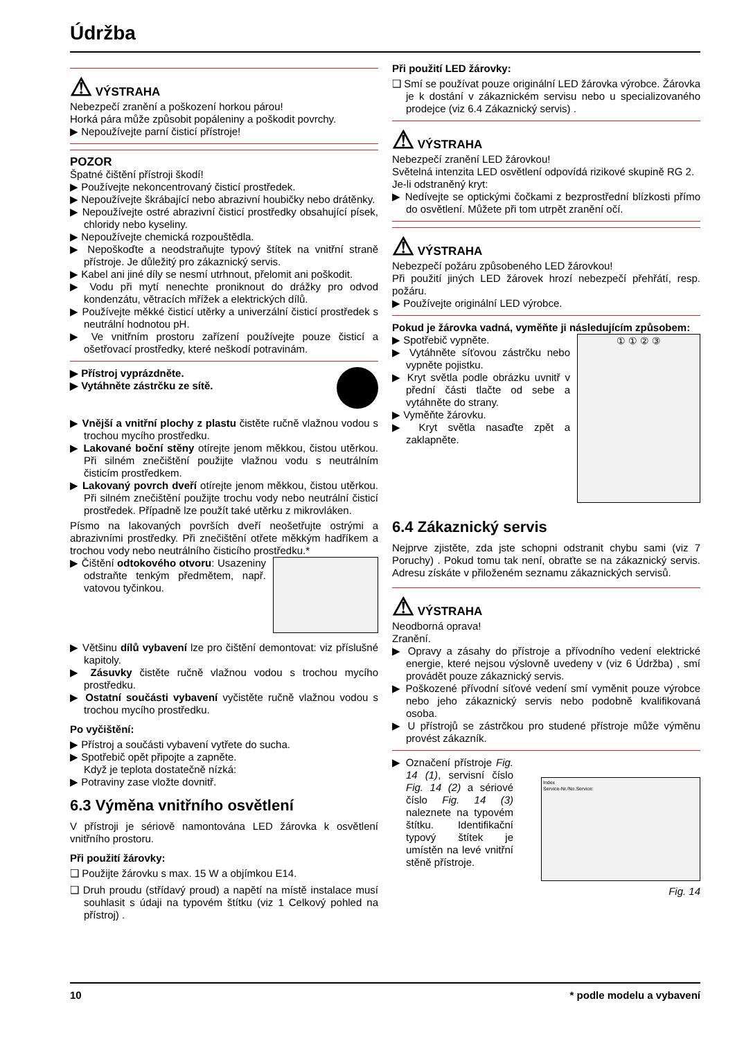Údržba
⚠ VÝSTRAHA
Nebezpečí zranění a poškození horkou párou!
Horká pára může způsobit popáleniny a poškodit povrchy.
▶ Nepoužívejte parní čisticí přístroje!
POZOR
Špatné čištění přístroji škodí!
▶ Používejte nekoncentrovaný čisticí prostředek.
▶ Nepoužívejte škrábající nebo abrazivní houbičky nebo drátěnky.
▶ Nepoužívejte ostré abrazivní čisticí prostředky obsahující písek, chloridy nebo kyseliny.
▶ Nepoužívejte chemická rozpouštědla.
▶ Nepoškoďte a neodstraňujte typový štítek na vnitřní straně přístroje. Je důležitý pro zákaznický servis.
▶ Kabel ani jiné díly se nesmí utrhnout, přelomit ani poškodit.
▶ Vodu při mytí nenechte proniknout do drážky pro odvod kondenzátu, větracích mřížek a elektrických dílů.
▶ Používejte měkké čisticí utěrky a univerzální čisticí prostředek s neutrální hodnotou pH.
▶ Ve vnitřním prostoru zařízení používejte pouze čisticí a ošetřovací prostředky, které neškodí potravinám.
▶ Přístroj vyprázdněte.
▶ Vytáhněte zástrčku ze sítě.
▶ Vnější a vnitřní plochy z plastu čistěte ručně vlažnou vodou s trochou mycího prostředku.
▶ Lakované boční stěny otírejte jenom měkkou, čistou utěrkou. Při silném znečištění použijte vlažnou vodu s neutrálním čisticím prostředkem.
▶ Lakovaný povrch dveří otírejte jenom měkkou, čistou utěrkou. Při silném znečištění použijte trochu vody nebo neutrální čisticí prostředek. Případně lze použít také utěrku z mikrovláken.
Písmo na lakovaných površích dveří neošetřujte ostrými a abrazivními prostředky. Při znečištění otřete měkkým hadříkem a trochou vody nebo neutrálního čisticího prostředku.*
▶ Čištění odtokového otvoru: Usazeniny odstraňte tenkým předmětem, např. vatovou tyčinkou.
▶ Většinu dílů vybavení lze pro čištění demontovat: viz příslušné kapitoly.
▶ Zásuvky čistěte ručně vlažnou vodou s trochou mycího prostředku.
▶ Ostatní součásti vybavení vyčistěte ručně vlažnou vodou s trochou mycího prostředku.
Po vyčištění:
▶ Přístroj a součásti vybavení vytřete do sucha.
▶ Spotřebič opět připojte a zapněte.
Když je teplota dostatečně nízká:
▶ Potraviny zase vložte dovnitř.
6.3 Výměna vnitřního osvětlení
V přístroji je sériově namontována LED žárovka k osvětlení vnitřního prostoru.
Při použití žárovky:
❑ Použijte žárovku s max. 15 W a objímkou E14.
❑ Druh proudu (střídavý proud) a napětí na místě instalace musí souhlasit s údaji na typovém štítku (viz 1 Celkový pohled na přístroj) .
Při použití LED žárovky:
❑ Smí se používat pouze originální LED žárovka výrobce. Žárovka je k dostání v zákaznickém servisu nebo u specializovaného prodejce (viz 6.4 Zákaznický servis) .
⚠ VÝSTRAHA
Nebezpečí zranění LED žárovkou!
Světelná intenzita LED osvětlení odpovídá rizikové skupině RG 2.
Je-li odstraněný kryt:
▶ Nedívejte se optickými čočkami z bezprostřední blízkosti přímo do osvětlení. Můžete při tom utrpět zranění očí.
⚠ VÝSTRAHA
Nebezpečí požáru způsobeného LED žárovkou!
Při použití jiných LED žárovek hrozí nebezpečí přehřátí, resp. požáru.
▶ Používejte originální LED výrobce.
Pokud je žárovka vadná, vyměňte ji následujícím způsobem:
▶ Spotřebič vypněte.
▶ Vytáhněte síťovou zástrčku nebo vypněte pojistku.
▶ Kryt světla podle obrázku uvnitř v přední části tlačte od sebe a vytáhněte do strany.
▶ Vyměňte žárovku.
▶ Kryt světla nasaďte zpět a zaklapněte.
① ① ② ③
6.4 Zákaznický servis
Nejprve zjistěte, zda jste schopni odstranit chybu sami (viz 7 Poruchy) . Pokud tomu tak není, obraťte se na zákaznický servis. Adresu získáte v přiloženém seznamu zákaznických servisů.
⚠ VÝSTRAHA
Neodborná oprava!
Zranění.
▶ Opravy a zásahy do přístroje a přívodního vedení elektrické energie, které nejsou výslovně uvedeny v (viz 6 Údržba) , smí provádět pouze zákaznický servis.
▶ Poškozené přívodní síťové vedení smí vyměnit pouze výrobce nebo jeho zákaznický servis nebo podobně kvalifikovaná osoba.
▶ U přístrojů se zástrčkou pro studené přístroje může výměnu provést zákazník.
▶ Označení přístroje Fig. 14 (1), servisní číslo Fig. 14 (2) a sériové číslo Fig. 14 (3) naleznete na typovém štítku. Identifikační typový štítek je umístěn na levé vnitřní stěně přístroje.
Index
Service-Nr./No.Service:
Fig. 14
10 * podle modelu a vybavení